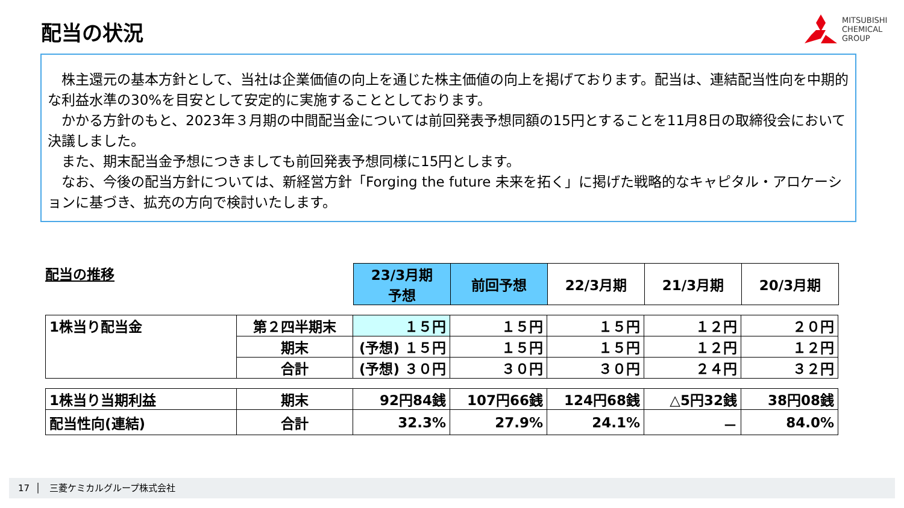配当の状況
MITSUBISHI
CHEMICAL
GROUP
　株主還元の基本方針として、当社は企業価値の向上を通じた株主価値の向上を掲げております。配当は、連結配当性向を中期的な利益水準の30%を目安として安定的に実施することとしております。
　かかる方針のもと、2023年３月期の中間配当金については前回発表予想同額の15円とすることを11月8日の取締役会において決議しました。
　また、期末配当金予想につきましても前回発表予想同様に15円とします。
　なお、今後の配当方針については、新経営方針「Forging the future 未来を拓く」に掲げた戦略的なキャピタル・アロケーションに基づき、拡充の方向で検討いたします。
配当の推移
| 23/3月期 予想 | 前回予想 | 22/3月期 | 21/3月期 | 20/3月期 |
| --- | --- | --- | --- | --- |
| 1株当り配当金 | 第２四半期末 | １５円 | １５円 | １５円 | １２円 | ２０円 |
| | 期末 | (予想) １５円 | １５円 | １５円 | １２円 | １２円 |
| | 合計 | (予想) ３０円 | ３０円 | ３０円 | ２４円 | ３２円 |
| 1株当り当期利益 | 期末 | 92円84銭 | 107円66銭 | 124円68銭 | △5円32銭 | 38円08銭 |
| 配当性向(連結) | 合計 | 32.3% | 27.9% | 24.1% | － | 84.0% |
17 │ 三菱ケミカルグループ株式会社